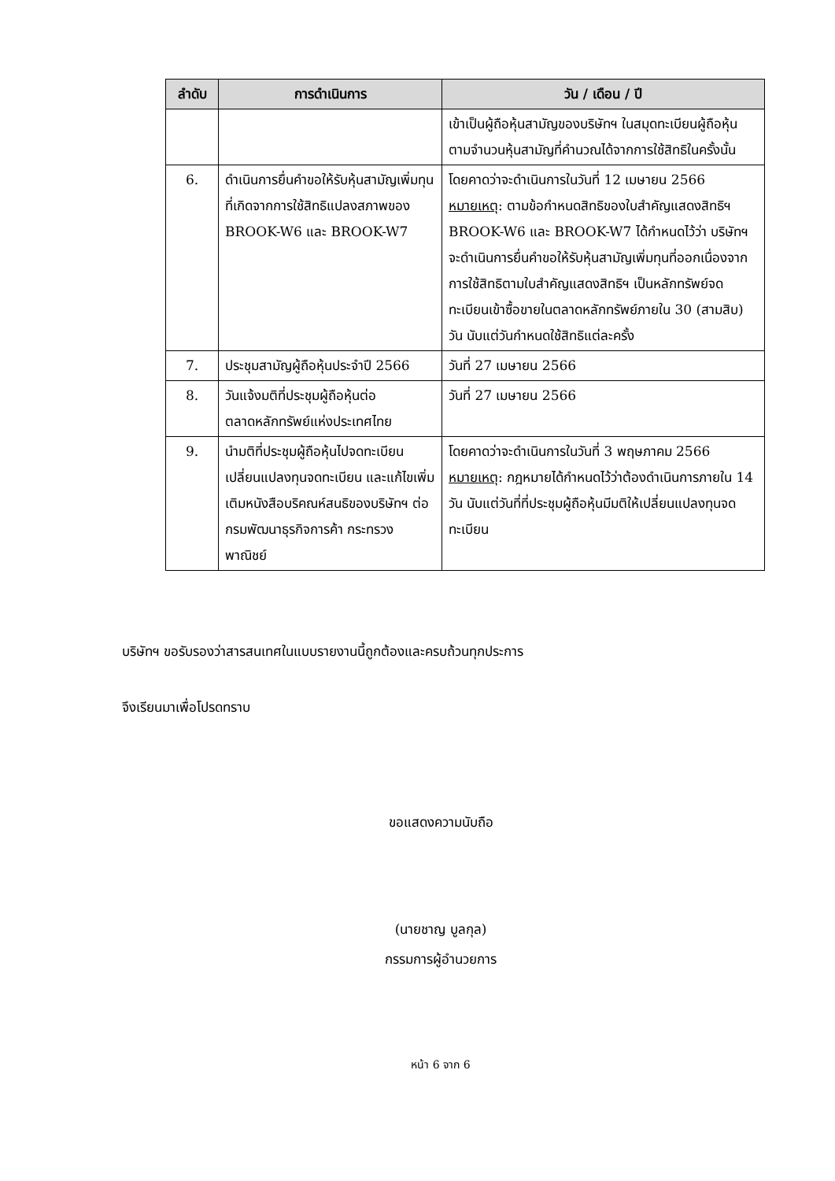| ลำดับ | การดำเนินการ | วัน / เดือน / ปี |
| --- | --- | --- |
| | | เข้าเป็นผู้ถือหุ้นสามัญของบริษัทฯ ในสมุดทะเบียนผู้ถือหุ้นตามจำนวนหุ้นสามัญที่คำนวณได้จากการใช้สิทธิในครั้งนั้น |
| 6. | ดำเนินการยื่นคำขอให้รับหุ้นสามัญเพิ่มทุนที่เกิดจากการใช้สิทธิแปลงสภาพของ BROOK-W6 และ BROOK-W7 | โดยคาดว่าจะดำเนินการในวันที่ 12 เมษายน 2566 หมายเหตุ : ตามข้อกำหนดสิทธิของใบสำคัญแสดงสิทธิฯ BROOK-W6 และ BROOK-W7 ได้กำหนดไว้ว่า บริษัทฯ จะดำเนินการยื่นคำขอให้รับหุ้นสามัญเพิ่มทุนที่ออกเนื่องจากการใช้สิทธิตามใบสำคัญแสดงสิทธิฯ เป็นหลักทรัพย์จดทะเบียนเข้าซื้อขายในตลาดหลักทรัพย์ภายใน 30 (สามสิบ) วัน นับแต่วันกำหนดใช้สิทธิแต่ละครั้ง |
| 7. | ประชุมสามัญผู้ถือหุ้นประจำปี 2566 | วันที่ 27 เมษายน 2566 |
| 8. | วันแจ้งมติที่ประชุมผู้ถือหุ้นต่อตลาดหลักทรัพย์แห่งประเทศไทย | วันที่ 27 เมษายน 2566 |
| 9. | นำมติที่ประชุมผู้ถือหุ้นไปจดทะเบียนเปลี่ยนแปลงทุนจดทะเบียน และแก้ไขเพิ่มเติมหนังสือบริคณห์สนธิของบริษัทฯ ต่อกรมพัฒนาธุรกิจการค้า กระทรวงพาณิชย์ | โดยคาดว่าจะดำเนินการในวันที่ 3 พฤษภาคม 2566 หมายเหตุ : กฎหมายได้กำหนดไว้ว่าต้องดำเนินการภายใน 14 วัน นับแต่วันที่ที่ประชุมผู้ถือหุ้นมีมติให้เปลี่ยนแปลงทุนจดทะเบียน |
บริษัทฯ ขอรับรองว่าสารสนเทศในแบบรายงานนี้ถูกต้องและครบถ้วนทุกประการ
จึงเรียนมาเพื่อโปรดทราบ
ขอแสดงความนับถือ
(นายชาญ บูลกุล)
กรรมการผู้อำนวยการ
หน้า 6 จาก 6